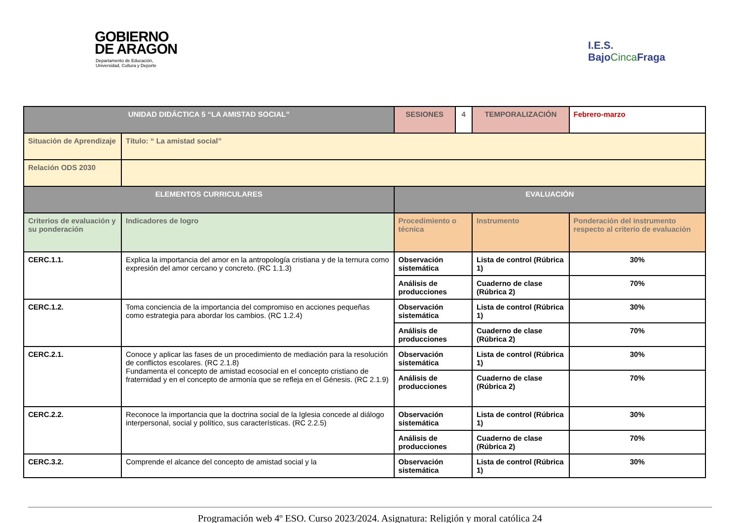GOBIERNO
DE ARAGON
Departamento de Educación,
Universidad, Cultura y Deporte
I.E.S.
Bajo CincaFraga
| UNIDAD DIDÁCTICA 5 “LA AMISTAD SOCIAL” | | SESIONES | 4 | TEMPORALIZACIÓN | Febrero-marzo |
| Situación de Aprendizaje | Título: “ La amistad social” | | | | |
| Relación ODS 2030 | | | | | |
| ELEMENTOS CURRICULARES | | EVALUACIÓN | | | |
| Criterios de evaluación y su ponderación | Indicadores de logro | Procedimiento o técnica | | Instrumento | Ponderación del instrumento respecto al criterio de evaluación |
| CERC.1.1. | Explica la importancia del amor en la antropología cristiana y de la ternura como expresión del amor cercano y concreto. (RC 1.1.3) | Observación sistemática | | Lista de control (Rúbrica 1) | 30% |
| | | Análisis de producciones | | Cuaderno de clase (Rúbrica 2) | 70% |
| CERC.1.2. | Toma conciencia de la importancia del compromiso en acciones pequeñas como estrategia para abordar los cambios. (RC 1.2.4) | Observación sistemática | | Lista de control (Rúbrica 1) | 30% |
| | | Análisis de producciones | | Cuaderno de clase (Rúbrica 2) | 70% |
| CERC.2.1. | Conoce y aplicar las fases de un procedimiento de mediación para la resolución de conflictos escolares. (RC 2.1.8) Fundamenta el concepto de amistad ecosocial en el concepto cristiano de fraternidad y en el concepto de armonía que se refleja en el Génesis. (RC 2.1.9) | Observación sistemática | | Lista de control (Rúbrica 1) | 30% |
| | | Análisis de producciones | | Cuaderno de clase (Rúbrica 2) | 70% |
| CERC.2.2. | Reconoce la importancia que la doctrina social de la Iglesia concede al diálogo interpersonal, social y político, sus características. (RC 2.2.5) | Observación sistemática | | Lista de control (Rúbrica 1) | 30% |
| | | Análisis de producciones | | Cuaderno de clase (Rúbrica 2) | 70% |
| CERC.3.2. | Comprende el alcance del concepto de amistad social y la | Observación sistemática | | Lista de control (Rúbrica 1) | 30% |
Programación web 4º ESO. Curso 2023/2024. Asignatura: Religión y moral católica 24